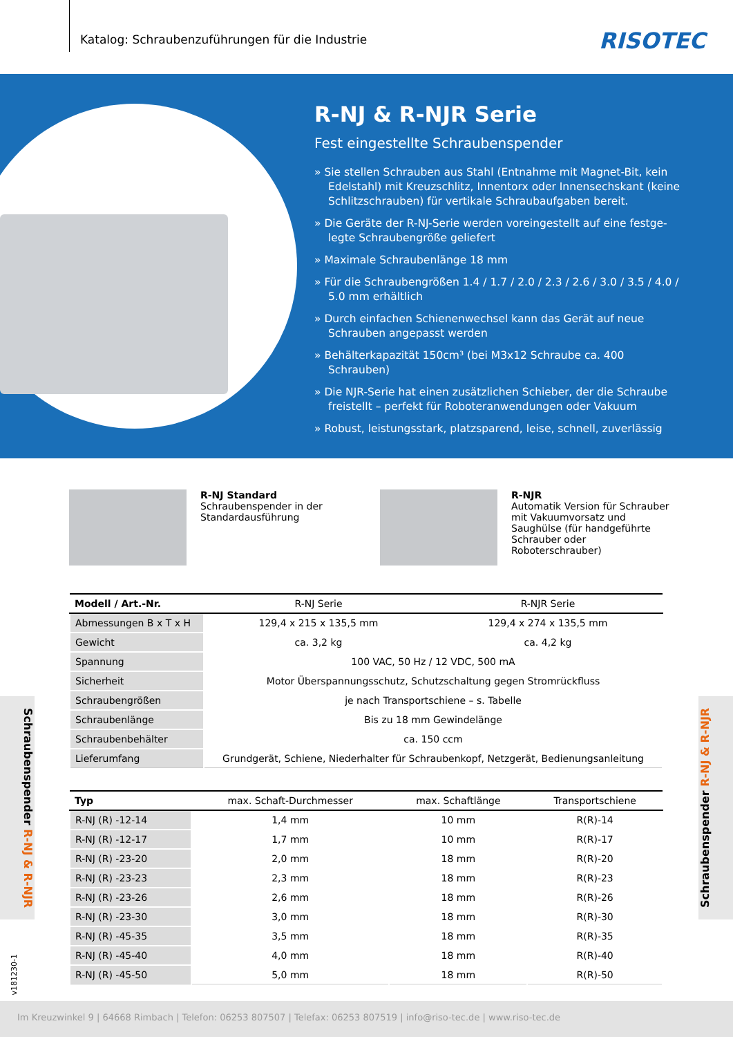Katalog: Schraubenzuführungen für die Industrie
RISOTEC
R-NJ & R-NJR Serie
Fest eingestellte Schraubenspender
» Sie stellen Schrauben aus Stahl (Entnahme mit Magnet-Bit, kein Edelstahl) mit Kreuzschlitz, Innentorx oder Innensechskant (keine Schlitzschrauben) für vertikale Schraubaufgaben bereit.
» Die Geräte der R-NJ-Serie werden voreingestellt auf eine festge-legte Schraubengröße geliefert
» Maximale Schraubenlänge 18 mm
» Für die Schraubengrößen 1.4 / 1.7 / 2.0 / 2.3 / 2.6 / 3.0 / 3.5 / 4.0 / 5.0 mm erhältlich
» Durch einfachen Schienenwechsel kann das Gerät auf neue Schrauben angepasst werden
» Behälterkapazität 150cm³ (bei M3x12 Schraube ca. 400 Schrauben)
» Die NJR-Serie hat einen zusätzlichen Schieber, der die Schraube freistellt – perfekt für Roboteranwendungen oder Vakuum
» Robust, leistungsstark, platzsparend, leise, schnell, zuverlässig
R-NJ Standard
Schraubenspender in der Standardausführung
R-NJR
Automatik Version für Schrauber mit Vakuumvorsatz und Saughülse (für handgeführte Schrauber oder Roboterschrauber)
| Modell / Art.-Nr. | R-NJ Serie | R-NJR Serie |
| --- | --- | --- |
| Abmessungen B x T x H | 129,4 x 215 x 135,5 mm | 129,4 x 274 x 135,5 mm |
| Gewicht | ca. 3,2 kg | ca. 4,2 kg |
| Spannung | 100 VAC, 50 Hz / 12 VDC, 500 mA | |
| Sicherheit | Motor Überspannungsschutz, Schutzschaltung gegen Stromrückfluss | |
| Schraubengrößen | je nach Transportschiene – s. Tabelle | |
| Schraubenlänge | Bis zu 18 mm Gewindelänge | |
| Schraubenbehälter | ca. 150 ccm | |
| Lieferumfang | Grundgerät, Schiene, Niederhalter für Schraubenkopf, Netzgerät, Bedienungsanleitung | |
| Typ | max. Schaft-Durchmesser | max. Schaftlänge | Transportschiene |
| --- | --- | --- | --- |
| R-NJ (R) -12-14 | 1,4 mm | 10 mm | R(R)-14 |
| R-NJ (R) -12-17 | 1,7 mm | 10 mm | R(R)-17 |
| R-NJ (R) -23-20 | 2,0 mm | 18 mm | R(R)-20 |
| R-NJ (R) -23-23 | 2,3 mm | 18 mm | R(R)-23 |
| R-NJ (R) -23-26 | 2,6 mm | 18 mm | R(R)-26 |
| R-NJ (R) -23-30 | 3,0 mm | 18 mm | R(R)-30 |
| R-NJ (R) -45-35 | 3,5 mm | 18 mm | R(R)-35 |
| R-NJ (R) -45-40 | 4,0 mm | 18 mm | R(R)-40 |
| R-NJ (R) -45-50 | 5,0 mm | 18 mm | R(R)-50 |
Schraubenspender R-NJ & R-NJR
Schraubenspender R-NJ & R-NJR
v181230-1
Im Kreuzwinkel 9 | 64668 Rimbach | Telefon: 06253 807507 | Telefax: 06253 807519 | info@riso-tec.de | www.riso-tec.de